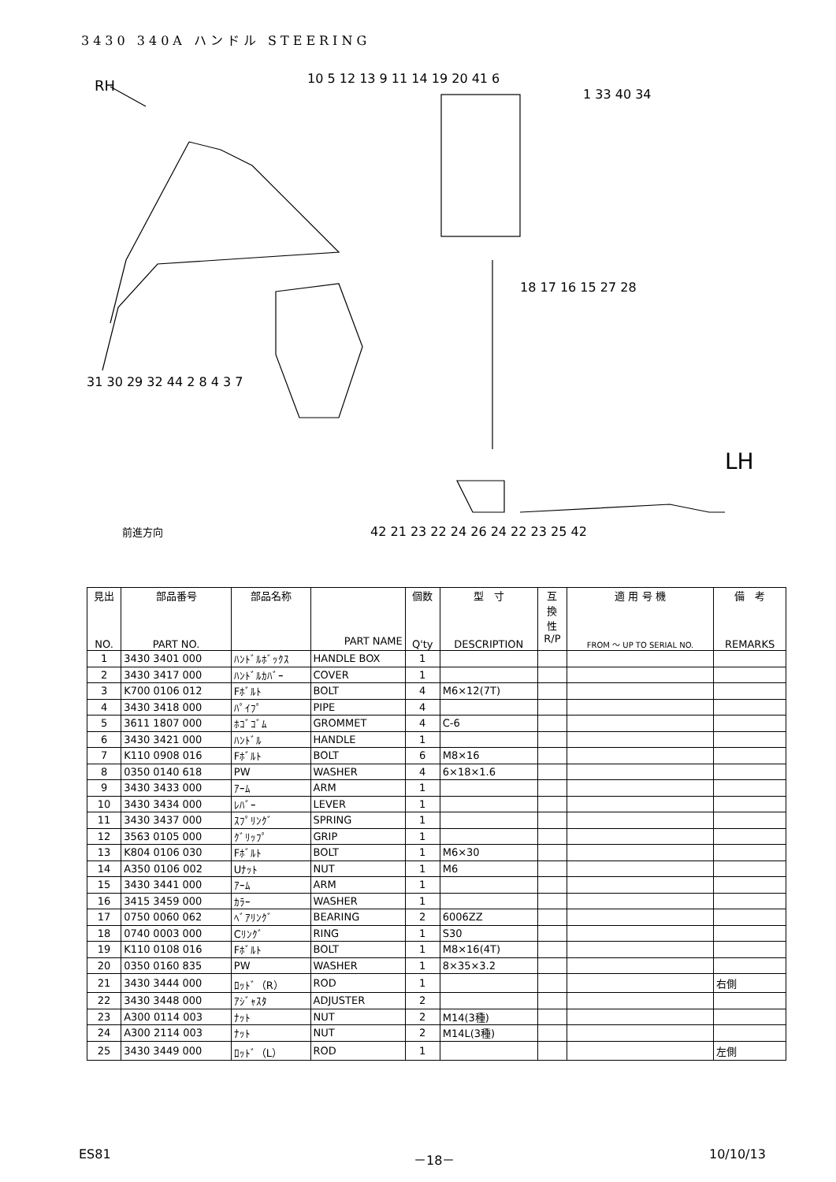3430 340A ハンドル STEERING
RH
LH
前進方向
1 33 40 34
10 5 12 13 9 11 14 19 20 41 6
18 17 16 15 27 28
31 30 29 32 44 2 8 4 3 7
42 21 23 22 24 26 24 22 23 25 42
| 見出 NO. | 部品番号 PART NO. | 部品名称 | PART NAME | 個数 Q'ty | 型 寸 DESCRIPTION | 互 換 性 R/P | 適 用 号 機 FROM ～ UP TO SERIAL NO. | 備 考 REMARKS |
| --- | --- | --- | --- | --- | --- | --- | --- | --- |
| 1 | 3430 3401 000 | ﾊﾝﾄﾞﾙﾎﾞｯｸｽ | HANDLE BOX | 1 | | | | |
| 2 | 3430 3417 000 | ﾊﾝﾄﾞﾙｶﾊﾞｰ | COVER | 1 | | | | |
| 3 | K700 0106 012 | Fﾎﾞﾙﾄ | BOLT | 4 | M6×12(7T) | | | |
| 4 | 3430 3418 000 | ﾊﾟｲﾌﾟ | PIPE | 4 | | | | |
| 5 | 3611 1807 000 | ﾎｺﾞｺﾞﾑ | GROMMET | 4 | C-6 | | | |
| 6 | 3430 3421 000 | ﾊﾝﾄﾞﾙ | HANDLE | 1 | | | | |
| 7 | K110 0908 016 | Fﾎﾞﾙﾄ | BOLT | 6 | M8×16 | | | |
| 8 | 0350 0140 618 | PW | WASHER | 4 | 6×18×1.6 | | | |
| 9 | 3430 3433 000 | ｱｰﾑ | ARM | 1 | | | | |
| 10 | 3430 3434 000 | ﾚﾊﾞｰ | LEVER | 1 | | | | |
| 11 | 3430 3437 000 | ｽﾌﾟﾘﾝｸﾞ | SPRING | 1 | | | | |
| 12 | 3563 0105 000 | ｸﾞﾘｯﾌﾟ | GRIP | 1 | | | | |
| 13 | K804 0106 030 | Fﾎﾞﾙﾄ | BOLT | 1 | M6×30 | | | |
| 14 | A350 0106 002 | Uﾅｯﾄ | NUT | 1 | M6 | | | |
| 15 | 3430 3441 000 | ｱｰﾑ | ARM | 1 | | | | |
| 16 | 3415 3459 000 | ｶﾗｰ | WASHER | 1 | | | | |
| 17 | 0750 0060 062 | ﾍﾞｱﾘﾝｸﾞ | BEARING | 2 | 6006ZZ | | | |
| 18 | 0740 0003 000 | Cﾘﾝｸﾞ | RING | 1 | S30 | | | |
| 19 | K110 0108 016 | Fﾎﾞﾙﾄ | BOLT | 1 | M8×16(4T) | | | |
| 20 | 0350 0160 835 | PW | WASHER | 1 | 8×35×3.2 | | | |
| 21 | 3430 3444 000 | ﾛｯﾄﾞ（R） | ROD | 1 | | | | 右側 |
| 22 | 3430 3448 000 | ｱｼﾞｬｽﾀ | ADJUSTER | 2 | | | | |
| 23 | A300 0114 003 | ﾅｯﾄ | NUT | 2 | M14(3種) | | | |
| 24 | A300 2114 003 | ﾅｯﾄ | NUT | 2 | M14L(3種) | | | |
| 25 | 3430 3449 000 | ﾛｯﾄﾞ（L） | ROD | 1 | | | | 左側 |
ES81 －18－ 10/10/13